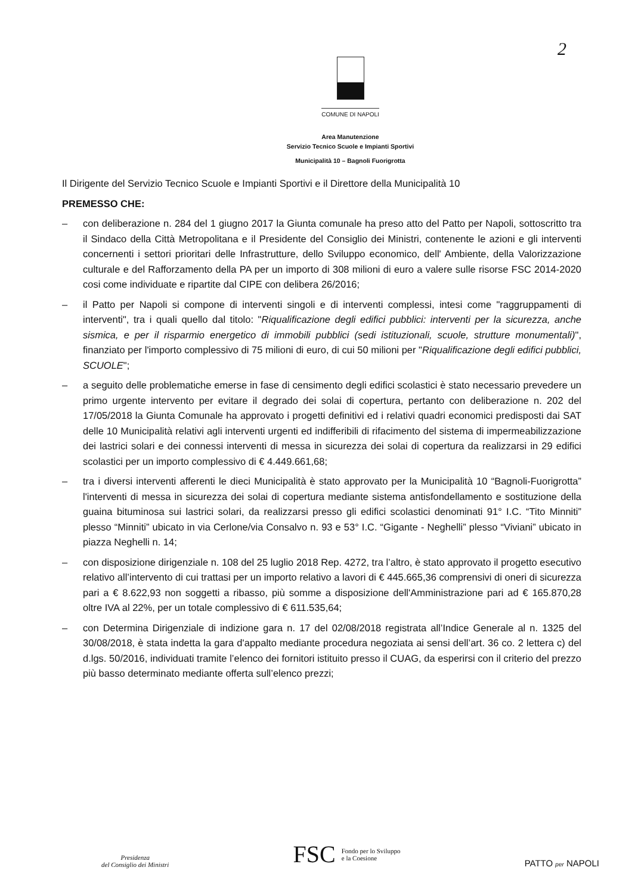2
COMUNE DI NAPOLI
Area Manutenzione
Servizio Tecnico Scuole e Impianti Sportivi
Municipalità 10 – Bagnoli Fuorigrotta
Il Dirigente del Servizio Tecnico Scuole e Impianti Sportivi e il Direttore della Municipalità 10
PREMESSO CHE:
– con deliberazione n. 284 del 1 giugno 2017 la Giunta comunale ha preso atto del Patto per Napoli, sottoscritto tra il Sindaco della Città Metropolitana e il Presidente del Consiglio dei Ministri, contenente le azioni e gli interventi concernenti i settori prioritari delle Infrastrutture, dello Sviluppo economico, dell' Ambiente, della Valorizzazione culturale e del Rafforzamento della PA per un importo di 308 milioni di euro a valere sulle risorse FSC 2014-2020 cosi come individuate e ripartite dal CIPE con delibera 26/2016;
– il Patto per Napoli si compone di interventi singoli e di interventi complessi, intesi come "raggruppamenti di interventi", tra i quali quello dal titolo: "Riqualificazione degli edifici pubblici: interventi per la sicurezza, anche sismica, e per il risparmio energetico di immobili pubblici (sedi istituzionali, scuole, strutture monumentali)", finanziato per l'importo complessivo di 75 milioni di euro, di cui 50 milioni per "Riqualificazione degli edifici pubblici, SCUOLE";
– a seguito delle problematiche emerse in fase di censimento degli edifici scolastici è stato necessario prevedere un primo urgente intervento per evitare il degrado dei solai di copertura, pertanto con deliberazione n. 202 del 17/05/2018 la Giunta Comunale ha approvato i progetti definitivi ed i relativi quadri economici predisposti dai SAT delle 10 Municipalità relativi agli interventi urgenti ed indifferibili di rifacimento del sistema di impermeabilizzazione dei lastrici solari e dei connessi interventi di messa in sicurezza dei solai di copertura da realizzarsi in 29 edifici scolastici per un importo complessivo di € 4.449.661,68;
– tra i diversi interventi afferenti le dieci Municipalità è stato approvato per la Municipalità 10 “Bagnoli-Fuorigrotta” l'interventi di messa in sicurezza dei solai di copertura mediante sistema antisfondellamento e sostituzione della guaina bituminosa sui lastrici solari, da realizzarsi presso gli edifici scolastici denominati 91° I.C. “Tito Minniti” plesso “Minniti” ubicato in via Cerlone/via Consalvo n. 93 e 53° I.C. “Gigante - Neghelli” plesso “Viviani” ubicato in piazza Neghelli n. 14;
– con disposizione dirigenziale n. 108 del 25 luglio 2018 Rep. 4272, tra l’altro, è stato approvato il progetto esecutivo relativo all’intervento di cui trattasi per un importo relativo a lavori di € 445.665,36 comprensivi di oneri di sicurezza pari a € 8.622,93 non soggetti a ribasso, più somme a disposizione dell'Amministrazione pari ad € 165.870,28 oltre IVA al 22%, per un totale complessivo di € 611.535,64;
– con Determina Dirigenziale di indizione gara n. 17 del 02/08/2018 registrata all’Indice Generale al n. 1325 del 30/08/2018, è stata indetta la gara d'appalto mediante procedura negoziata ai sensi dell’art. 36 co. 2 lettera c) del d.lgs. 50/2016, individuati tramite l’elenco dei fornitori istituito presso il CUAG, da esperirsi con il criterio del prezzo più basso determinato mediante offerta sull’elenco prezzi;
Presidenza
del Consiglio dei Ministri
FSC Fondo per lo Sviluppo
e la Coesione
PATTO per NAPOLI